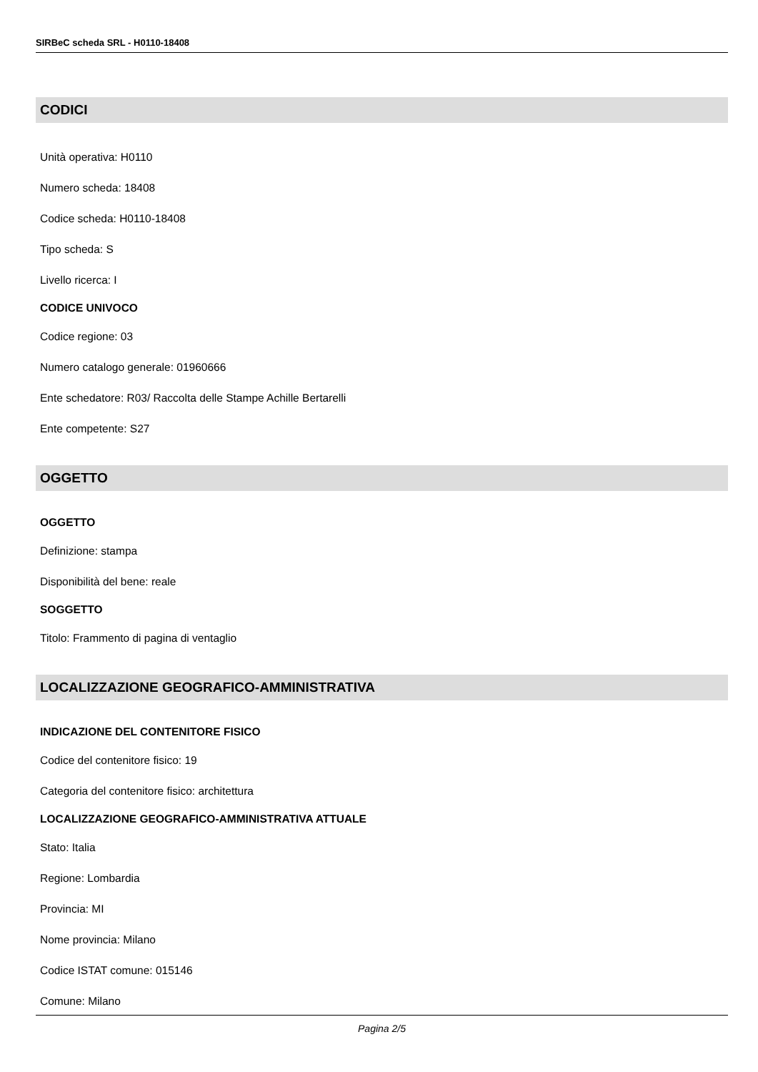SIRBeC scheda SRL - H0110-18408
CODICI
Unità operativa: H0110
Numero scheda: 18408
Codice scheda: H0110-18408
Tipo scheda: S
Livello ricerca: I
CODICE UNIVOCO
Codice regione: 03
Numero catalogo generale: 01960666
Ente schedatore: R03/ Raccolta delle Stampe Achille Bertarelli
Ente competente: S27
OGGETTO
OGGETTO
Definizione: stampa
Disponibilità del bene: reale
SOGGETTO
Titolo: Frammento di pagina di ventaglio
LOCALIZZAZIONE GEOGRAFICO-AMMINISTRATIVA
INDICAZIONE DEL CONTENITORE FISICO
Codice del contenitore fisico: 19
Categoria del contenitore fisico: architettura
LOCALIZZAZIONE GEOGRAFICO-AMMINISTRATIVA ATTUALE
Stato: Italia
Regione: Lombardia
Provincia: MI
Nome provincia: Milano
Codice ISTAT comune: 015146
Comune: Milano
Pagina 2/5